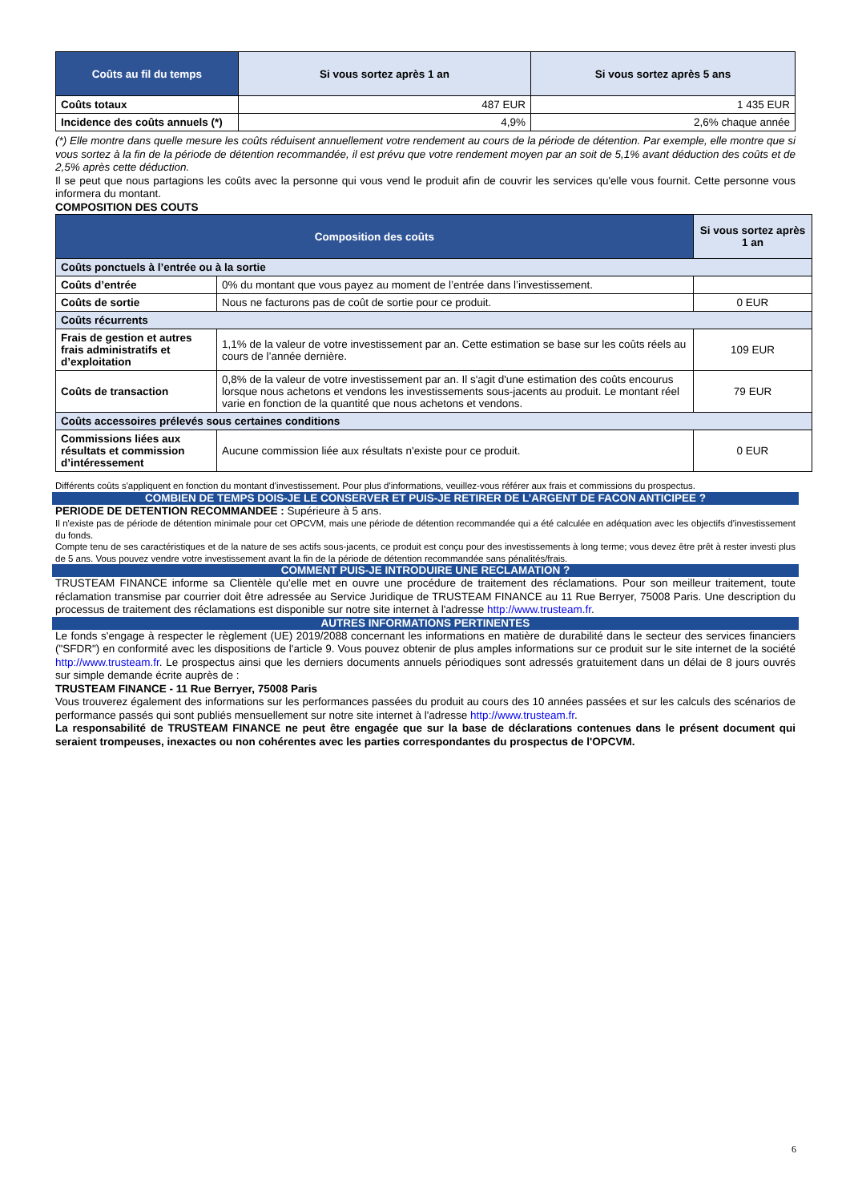| Coûts au fil du temps | Si vous sortez après 1 an | Si vous sortez après 5 ans |
| --- | --- | --- |
| Coûts totaux | 487 EUR | 1 435 EUR |
| Incidence des coûts annuels (*) | 4,9% | 2,6% chaque année |
(*) Elle montre dans quelle mesure les coûts réduisent annuellement votre rendement au cours de la période de détention. Par exemple, elle montre que si vous sortez à la fin de la période de détention recommandée, il est prévu que votre rendement moyen par an soit de 5,1% avant déduction des coûts et de 2,5% après cette déduction.
Il se peut que nous partagions les coûts avec la personne qui vous vend le produit afin de couvrir les services qu'elle vous fournit. Cette personne vous informera du montant.
COMPOSITION DES COUTS
| Composition des coûts | | Si vous sortez après 1 an |
| --- | --- | --- |
| Coûts ponctuels à l’entrée ou à la sortie | | |
| Coûts d’entrée | 0% du montant que vous payez au moment de l’entrée dans l’investissement. | |
| Coûts de sortie | Nous ne facturons pas de coût de sortie pour ce produit. | 0 EUR |
| Coûts récurrents | | |
| Frais de gestion et autres frais administratifs et d’exploitation | 1,1% de la valeur de votre investissement par an. Cette estimation se base sur les coûts réels au cours de l’année dernière. | 109 EUR |
| Coûts de transaction | 0,8% de la valeur de votre investissement par an. Il s'agit d'une estimation des coûts encourus lorsque nous achetons et vendons les investissements sous-jacents au produit. Le montant réel varie en fonction de la quantité que nous achetons et vendons. | 79 EUR |
| Coûts accessoires prélevés sous certaines conditions | | |
| Commissions liées aux résultats et commission d’intéressement | Aucune commission liée aux résultats n'existe pour ce produit. | 0 EUR |
Différents coûts s'appliquent en fonction du montant d'investissement. Pour plus d'informations, veuillez-vous référer aux frais et commissions du prospectus.
COMBIEN DE TEMPS DOIS-JE LE CONSERVER ET PUIS-JE RETIRER DE L’ARGENT DE FACON ANTICIPEE ?
PERIODE DE DETENTION RECOMMANDEE : Supérieure à 5 ans.
Il n'existe pas de période de détention minimale pour cet OPCVM, mais une période de détention recommandée qui a été calculée en adéquation avec les objectifs d'investissement du fonds.
Compte tenu de ses caractéristiques et de la nature de ses actifs sous-jacents, ce produit est conçu pour des investissements à long terme; vous devez être prêt à rester investi plus de 5 ans. Vous pouvez vendre votre investissement avant la fin de la période de détention recommandée sans pénalités/frais.
COMMENT PUIS-JE INTRODUIRE UNE RECLAMATION ?
TRUSTEAM FINANCE informe sa Clientèle qu'elle met en ouvre une procédure de traitement des réclamations. Pour son meilleur traitement, toute réclamation transmise par courrier doit être adressée au Service Juridique de TRUSTEAM FINANCE au 11 Rue Berryer, 75008 Paris. Une description du processus de traitement des réclamations est disponible sur notre site internet à l'adresse http://www.trusteam.fr.
AUTRES INFORMATIONS PERTINENTES
Le fonds s'engage à respecter le règlement (UE) 2019/2088 concernant les informations en matière de durabilité dans le secteur des services financiers ("SFDR") en conformité avec les dispositions de l'article 9. Vous pouvez obtenir de plus amples informations sur ce produit sur le site internet de la société http://www.trusteam.fr. Le prospectus ainsi que les derniers documents annuels périodiques sont adressés gratuitement dans un délai de 8 jours ouvrés sur simple demande écrite auprès de :
TRUSTEAM FINANCE - 11 Rue Berryer, 75008 Paris
Vous trouverez également des informations sur les performances passées du produit au cours des 10 années passées et sur les calculs des scénarios de performance passés qui sont publiés mensuellement sur notre site internet à l'adresse http://www.trusteam.fr.
La responsabilité de TRUSTEAM FINANCE ne peut être engagée que sur la base de déclarations contenues dans le présent document qui seraient trompeuses, inexactes ou non cohérentes avec les parties correspondantes du prospectus de l'OPCVM.
6